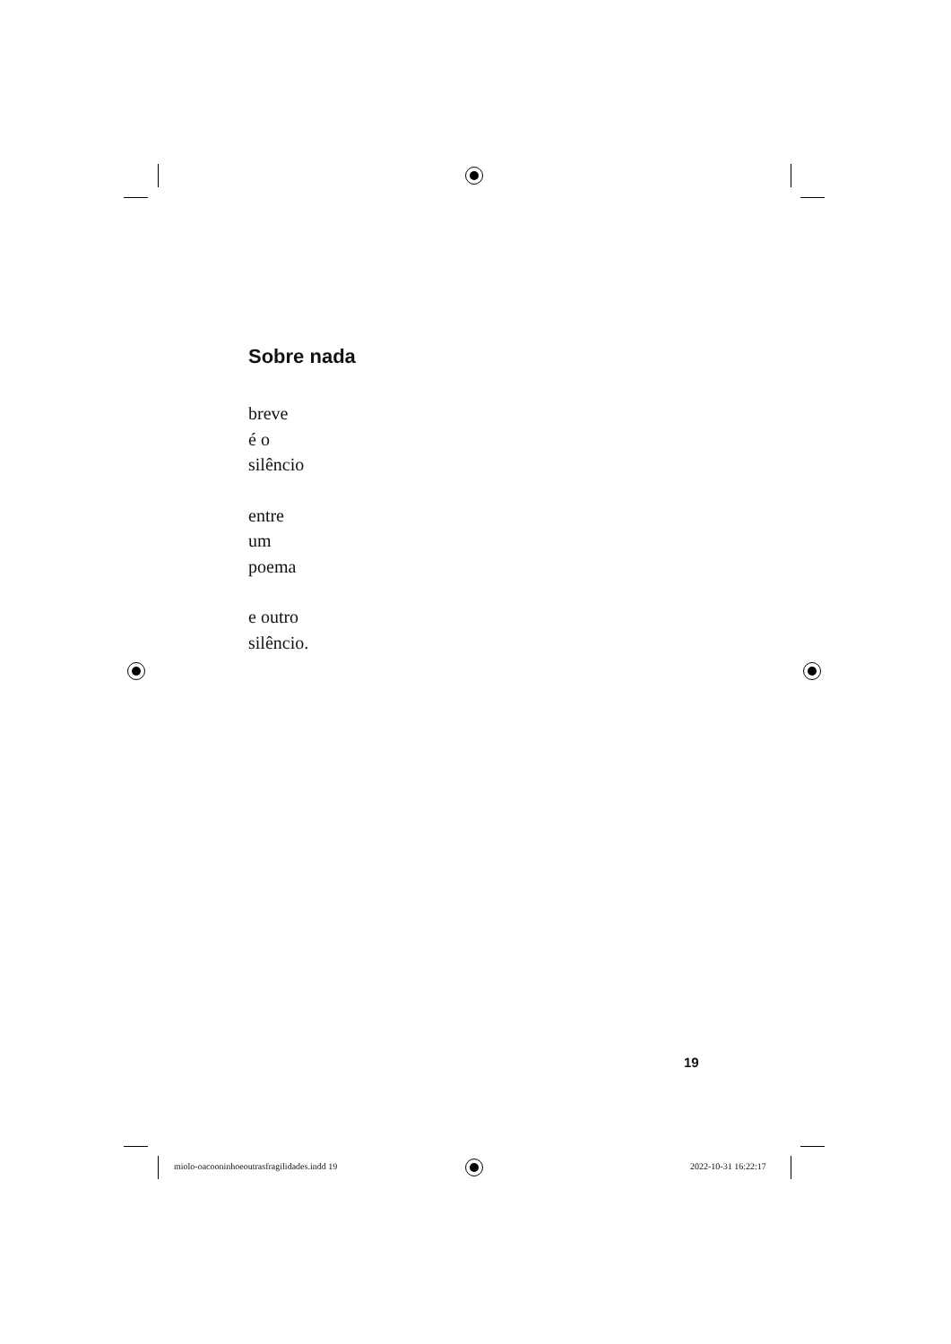Sobre nada
breve
é o
silêncio
entre
um
poema
e outro
silêncio.
19
miolo-oacooninhoeoutrasfragilidades.indd 19
2022-10-31 16:22:17